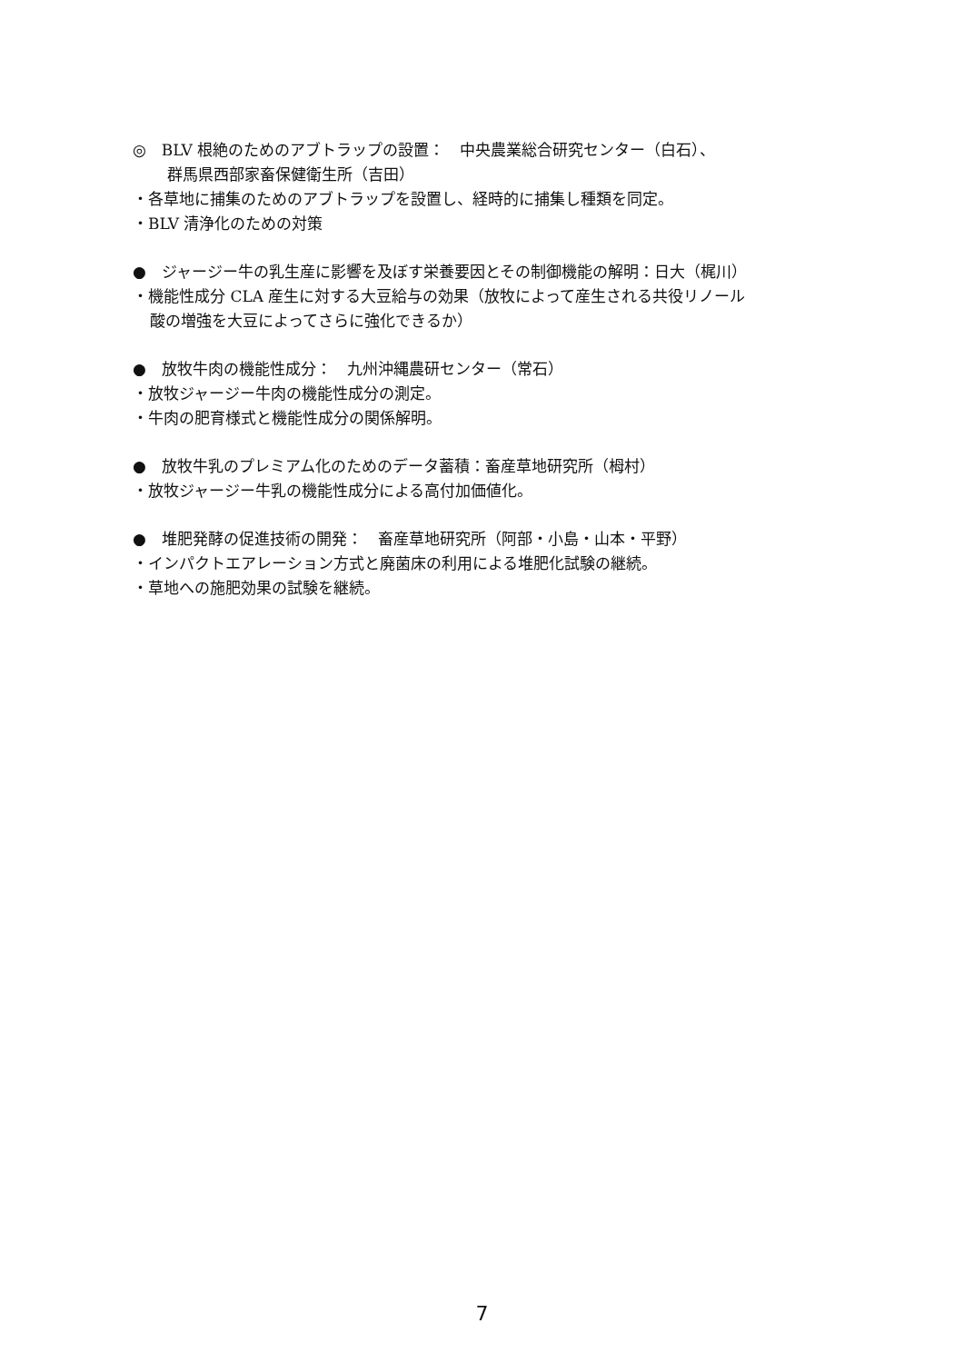◎　BLV 根絶のためのアブトラップの設置：　中央農業総合研究センター（白石）、
群馬県西部家畜保健衛生所（吉田）
・各草地に捕集のためのアブトラップを設置し、経時的に捕集し種類を同定。
・BLV 清浄化のための対策
●　ジャージー牛の乳生産に影響を及ぼす栄養要因とその制御機能の解明：日大（梶川）
・機能性成分 CLA 産生に対する大豆給与の効果（放牧によって産生される共役リノール
酸の増強を大豆によってさらに強化できるか）
●　放牧牛肉の機能性成分：　九州沖縄農研センター（常石）
・放牧ジャージー牛肉の機能性成分の測定。
・牛肉の肥育様式と機能性成分の関係解明。
●　放牧牛乳のプレミアム化のためのデータ蓄積：畜産草地研究所（栂村）
・放牧ジャージー牛乳の機能性成分による高付加価値化。
●　堆肥発酵の促進技術の開発：　畜産草地研究所（阿部・小島・山本・平野）
・インパクトエアレーション方式と廃菌床の利用による堆肥化試験の継続。
・草地への施肥効果の試験を継続。
7